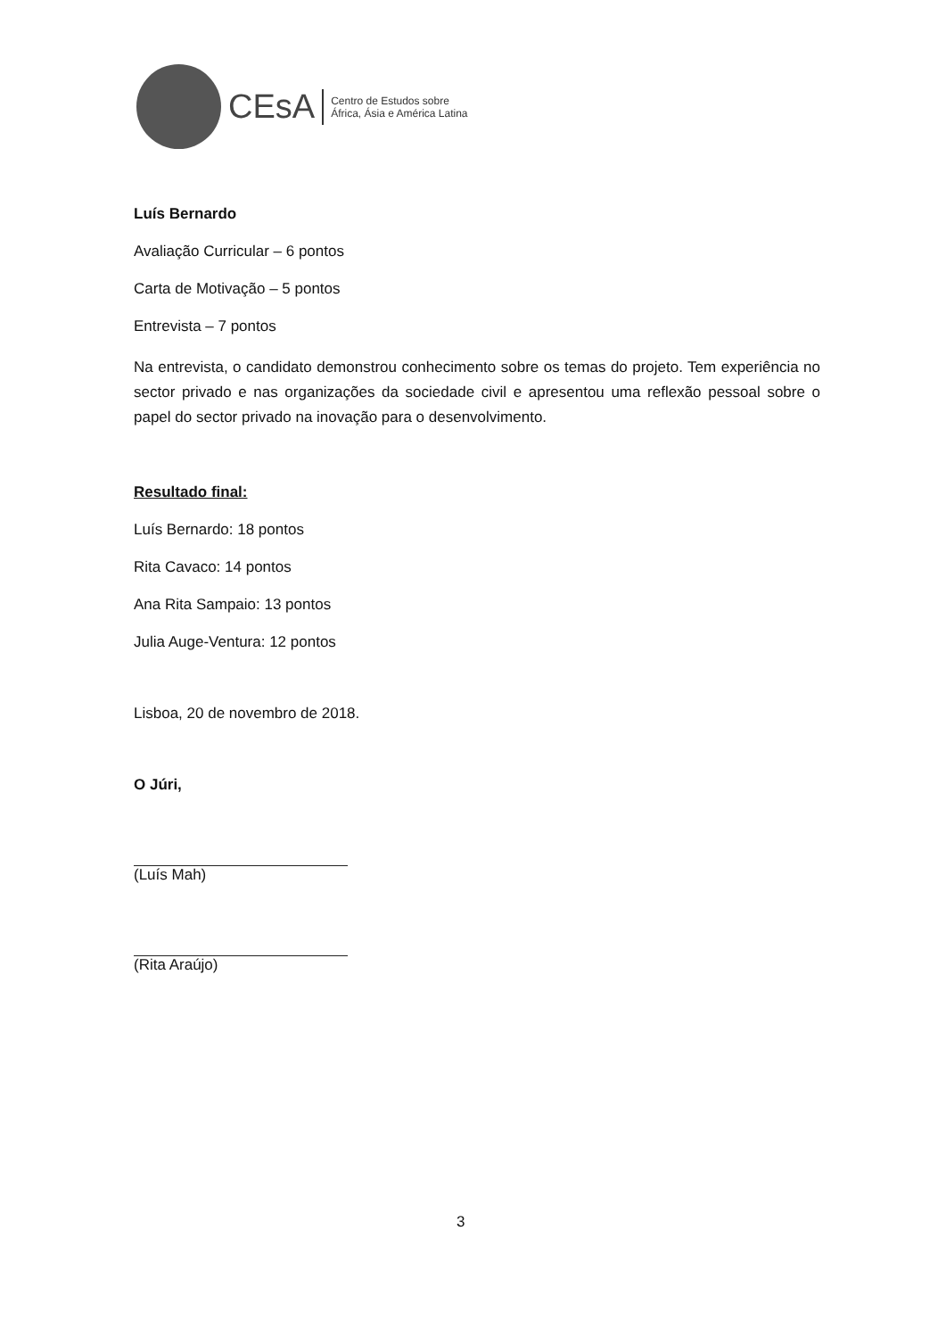CEsA
Centro de Estudos sobre
África, Ásia e América Latina
Luís Bernardo
Avaliação Curricular – 6 pontos
Carta de Motivação – 5 pontos
Entrevista – 7 pontos
Na entrevista, o candidato demonstrou conhecimento sobre os temas do projeto. Tem experiência no sector privado e nas organizações da sociedade civil e apresentou uma reflexão pessoal sobre o papel do sector privado na inovação para o desenvolvimento.
Resultado final:
Luís Bernardo: 18 pontos
Rita Cavaco: 14 pontos
Ana Rita Sampaio: 13 pontos
Julia Auge-Ventura: 12 pontos
Lisboa, 20 de novembro de 2018.
O Júri,
(Luís Mah)
(Rita Araújo)
3